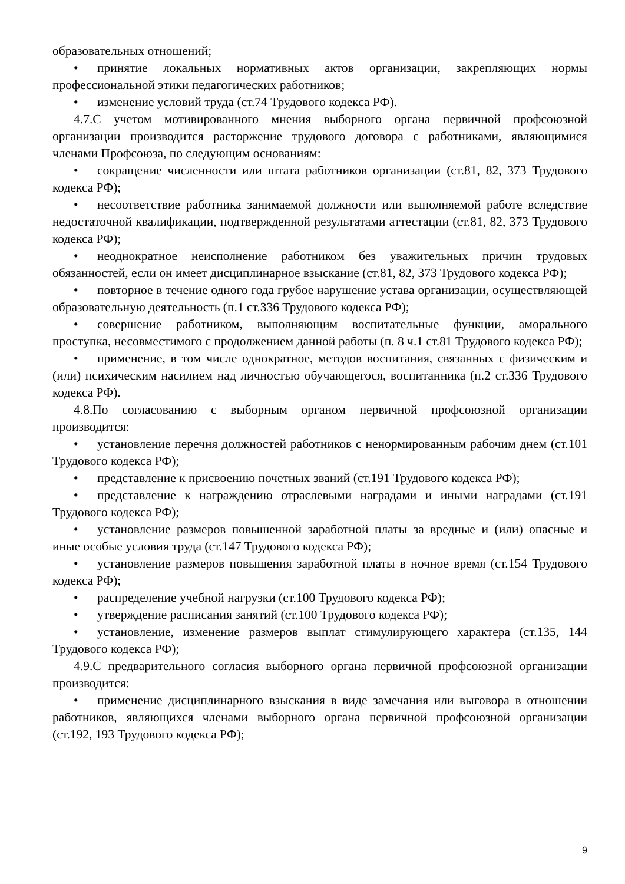образовательных отношений;
• принятие локальных нормативных актов организации, закрепляющих нормы профессиональной этики педагогических работников;
• изменение условий труда (ст.74 Трудового кодекса РФ).
4.7.С учетом мотивированного мнения выборного органа первичной профсоюзной организации производится расторжение трудового договора с работниками, являющимися членами Профсоюза, по следующим основаниям:
• сокращение численности или штата работников организации (ст.81, 82, 373 Трудового кодекса РФ);
• несоответствие работника занимаемой должности или выполняемой работе вследствие недостаточной квалификации, подтвержденной результатами аттестации (ст.81, 82, 373 Трудового кодекса РФ);
• неоднократное неисполнение работником без уважительных причин трудовых обязанностей, если он имеет дисциплинарное взыскание (ст.81, 82, 373 Трудового кодекса РФ);
• повторное в течение одного года грубое нарушение устава организации, осуществляющей образовательную деятельность (п.1 ст.336 Трудового кодекса РФ);
• совершение работником, выполняющим воспитательные функции, аморального проступка, несовместимого с продолжением данной работы (п. 8 ч.1 ст.81 Трудового кодекса РФ);
• применение, в том числе однократное, методов воспитания, связанных с физическим и (или) психическим насилием над личностью обучающегося, воспитанника (п.2 ст.336 Трудового кодекса РФ).
4.8.По согласованию с выборным органом первичной профсоюзной организации производится:
• установление перечня должностей работников с ненормированным рабочим днем (ст.101 Трудового кодекса РФ);
• представление к присвоению почетных званий (ст.191 Трудового кодекса РФ);
• представление к награждению отраслевыми наградами и иными наградами (ст.191 Трудового кодекса РФ);
• установление размеров повышенной заработной платы за вредные и (или) опасные и иные особые условия труда (ст.147 Трудового кодекса РФ);
• установление размеров повышения заработной платы в ночное время (ст.154 Трудового кодекса РФ);
• распределение учебной нагрузки (ст.100 Трудового кодекса РФ);
• утверждение расписания занятий (ст.100 Трудового кодекса РФ);
• установление, изменение размеров выплат стимулирующего характера (ст.135, 144 Трудового кодекса РФ);
4.9.С предварительного согласия выборного органа первичной профсоюзной организации производится:
• применение дисциплинарного взыскания в виде замечания или выговора в отношении работников, являющихся членами выборного органа первичной профсоюзной организации (ст.192, 193 Трудового кодекса РФ);
9